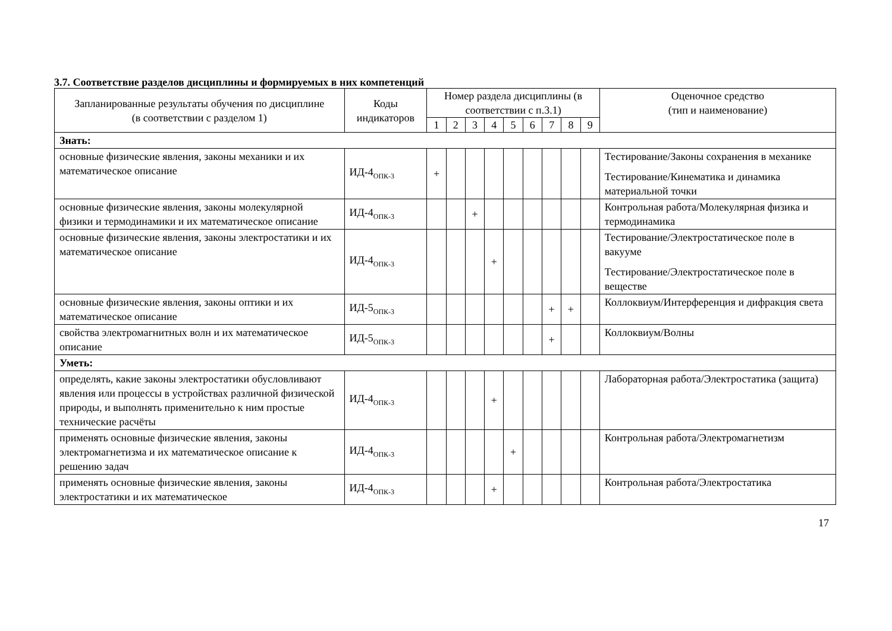3.7. Соответствие разделов дисциплины и формируемых в них компетенций
| Запланированные результаты обучения по дисциплине (в соответствии с разделом 1) | Коды индикаторов | Номер раздела дисциплины (в соответствии с п.3.1) | | | | | | | | | Оценочное средство (тип и наименование) |
| --- | --- | --- | --- | --- | --- | --- | --- | --- | --- | --- | --- |
| | | 1 | 2 | 3 | 4 | 5 | 6 | 7 | 8 | 9 | |
| Знать: | | | | | | | | | | | |
| основные физические явления, законы механики и их математическое описание | ИД-4<sub>ОПК-3</sub> | + | | | | | | | | | Тестирование/Законы сохранения в механике Тестирование/Кинематика и динамика материальной точки |
| основные физические явления, законы молекулярной физики и термодинамики и их математическое описание | ИД-4<sub>ОПК-3</sub> | | | + | | | | | | | Контрольная работа/Молекулярная физика и термодинамика |
| основные физические явления, законы электростатики и их математическое описание | ИД-4<sub>ОПК-3</sub> | | | | + | | | | | | Тестирование/Электростатическое поле в вакууме Тестирование/Электростатическое поле в веществе |
| основные физические явления, законы оптики и их математическое описание | ИД-5<sub>ОПК-3</sub> | | | | | | | + | + | | Коллоквиум/Интерференция и дифракция света |
| свойства электромагнитных волн и их математическое описание | ИД-5<sub>ОПК-3</sub> | | | | | | | + | | | Коллоквиум/Волны |
| Уметь: | | | | | | | | | | | |
| определять, какие законы электростатики обусловливают явления или процессы в устройствах различной физической природы, и выполнять применительно к ним простые технические расчёты | ИД-4<sub>ОПК-3</sub> | | | | + | | | | | | Лабораторная работа/Электростатика (защита) |
| применять основные физические явления, законы электромагнетизма и их математическое описание к решению задач | ИД-4<sub>ОПК-3</sub> | | | | | + | | | | | Контрольная работа/Электромагнетизм |
| применять основные физические явления, законы электростатики и их математическое | ИД-4<sub>ОПК-3</sub> | | | | + | | | | | | Контрольная работа/Электростатика |
17